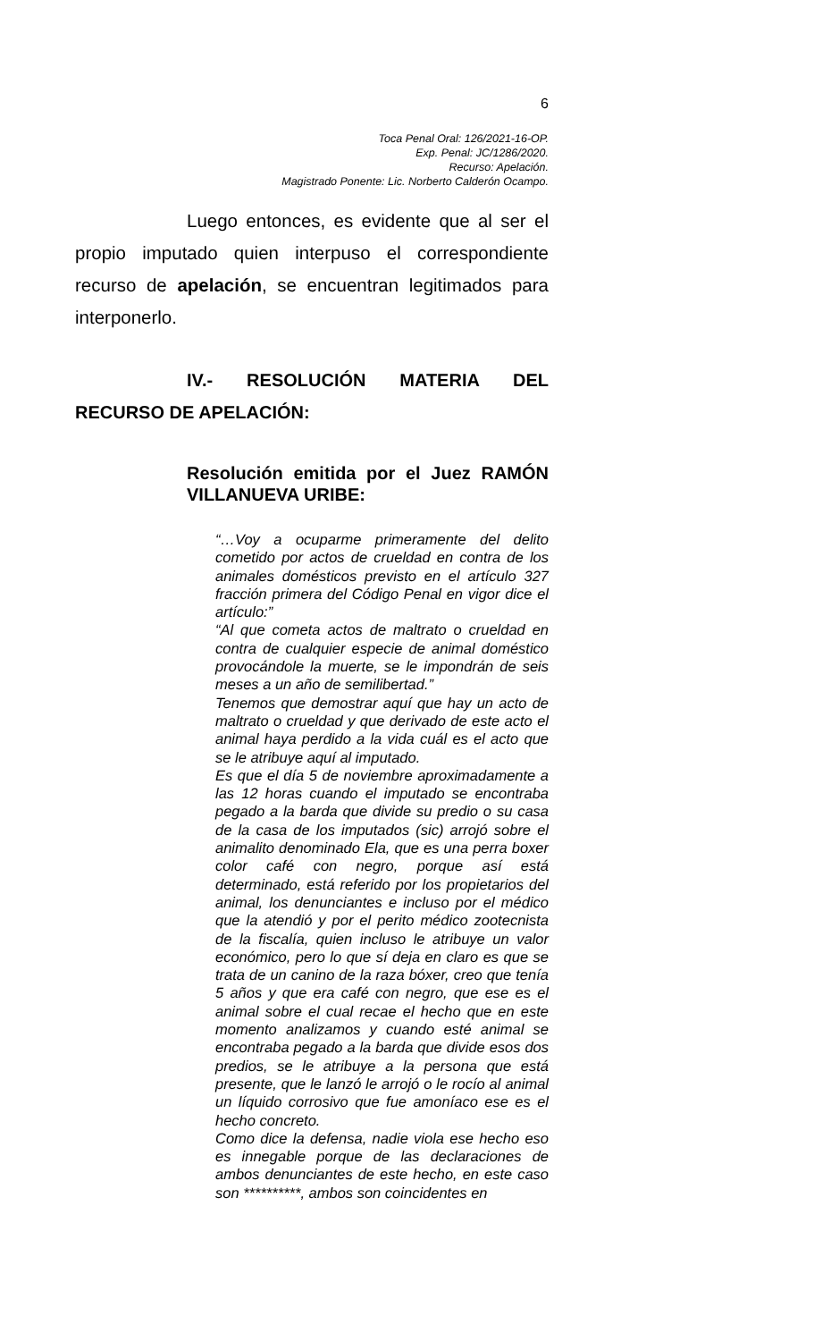6
Toca Penal Oral: 126/2021-16-OP.
Exp. Penal: JC/1286/2020.
Recurso: Apelación.
Magistrado Ponente: Lic. Norberto Calderón Ocampo.
Luego entonces, es evidente que al ser el propio imputado quien interpuso el correspondiente recurso de apelación, se encuentran legitimados para interponerlo.
IV.- RESOLUCIÓN MATERIA DEL RECURSO DE APELACIÓN:
Resolución emitida por el Juez RAMÓN VILLANUEVA URIBE:
“…Voy a ocuparme primeramente del delito cometido por actos de crueldad en contra de los animales domésticos previsto en el artículo 327 fracción primera del Código Penal en vigor dice el artículo:”
“Al que cometa actos de maltrato o crueldad en contra de cualquier especie de animal doméstico provocándole la muerte, se le impondrán de seis meses a un año de semilibertad.”
Tenemos que demostrar aquí que hay un acto de maltrato o crueldad y que derivado de este acto el animal haya perdido a la vida cuál es el acto que se le atribuye aquí al imputado.
Es que el día 5 de noviembre aproximadamente a las 12 horas cuando el imputado se encontraba pegado a la barda que divide su predio o su casa de la casa de los imputados (sic) arrojó sobre el animalito denominado Ela, que es una perra boxer color café con negro, porque así está determinado, está referido por los propietarios del animal, los denunciantes e incluso por el médico que la atendió y por el perito médico zootecnista de la fiscalía, quien incluso le atribuye un valor económico, pero lo que sí deja en claro es que se trata de un canino de la raza bóxer, creo que tenía 5 años y que era café con negro, que ese es el animal sobre el cual recae el hecho que en este momento analizamos y cuando esté animal se encontraba pegado a la barda que divide esos dos predios, se le atribuye a la persona que está presente, que le lanzó le arrojó o le rocío al animal un líquido corrosivo que fue amoníaco ese es el hecho concreto.
Como dice la defensa, nadie viola ese hecho eso es innegable porque de las declaraciones de ambos denunciantes de este hecho, en este caso son **********, ambos son coincidentes en